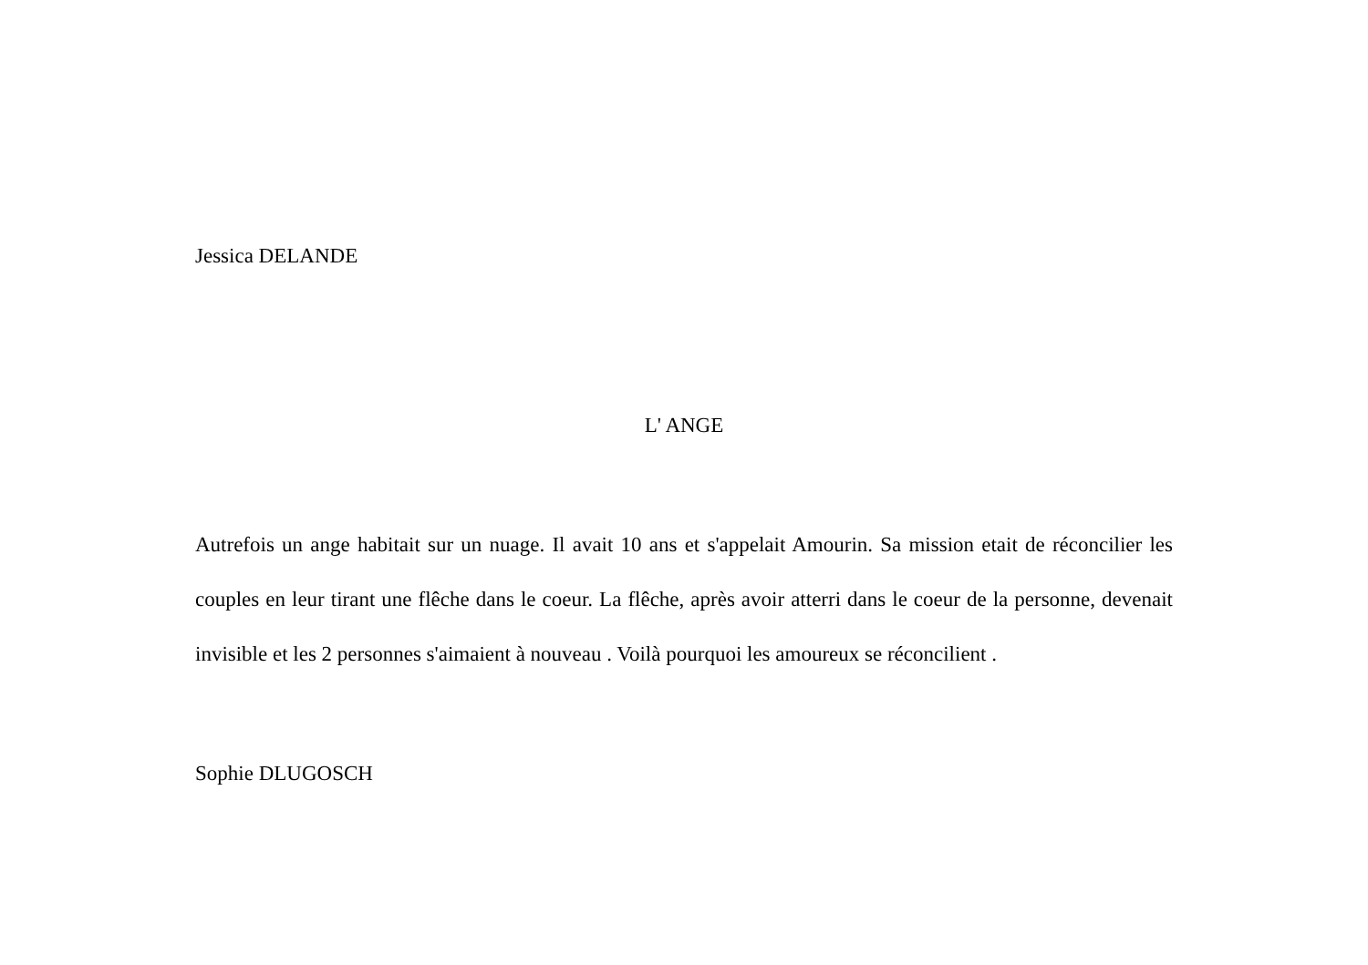Jessica DELANDE
L' ANGE
Autrefois un ange habitait sur un nuage. Il avait 10 ans et s'appelait Amourin. Sa mission etait de réconcilier les couples en leur tirant une flêche dans le coeur. La flêche, après avoir atterri dans le coeur de la personne, devenait invisible et les 2 personnes s'aimaient à nouveau . Voilà pourquoi les amoureux se réconcilient .
Sophie DLUGOSCH